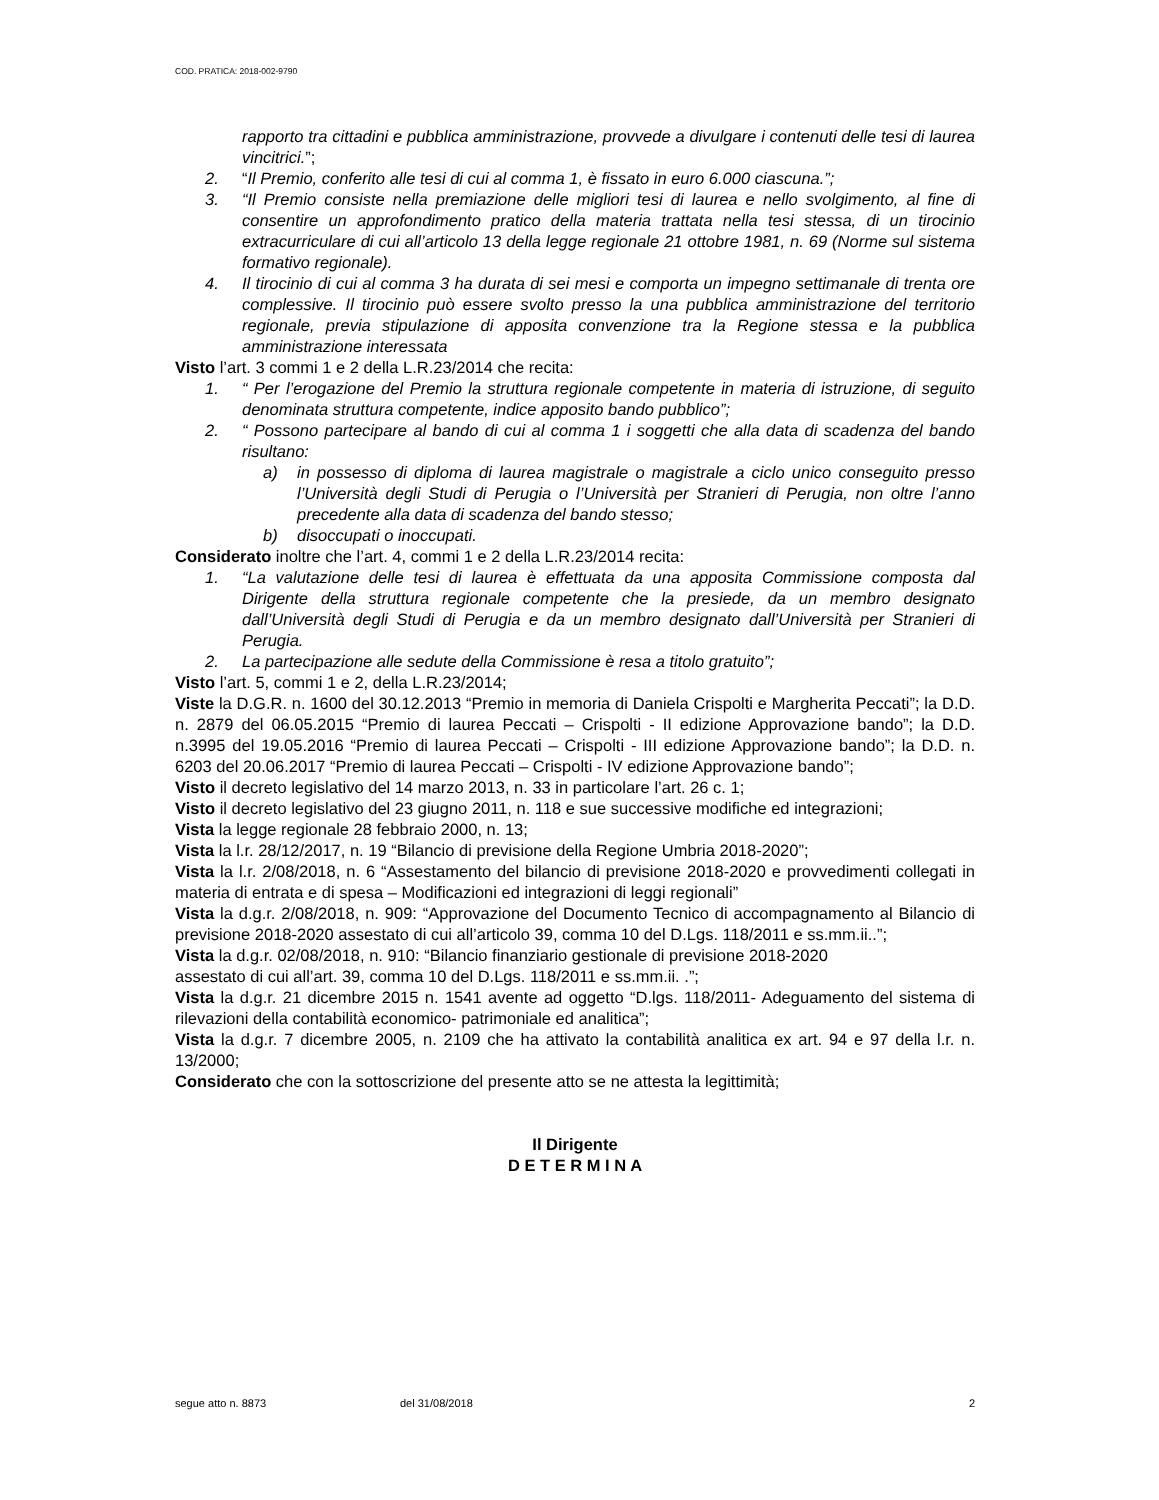COD. PRATICA: 2018-002-9790
rapporto tra cittadini e pubblica amministrazione, provvede a divulgare i contenuti delle tesi di laurea vincitrici.”;
2. “Il Premio, conferito alle tesi di cui al comma 1, è fissato in euro 6.000 ciascuna.”;
3. “Il Premio consiste nella premiazione delle migliori tesi di laurea e nello svolgimento, al fine di consentire un approfondimento pratico della materia trattata nella tesi stessa, di un tirocinio extracurriculare di cui all’articolo 13 della legge regionale 21 ottobre 1981, n. 69 (Norme sul sistema formativo regionale).
4. Il tirocinio di cui al comma 3 ha durata di sei mesi e comporta un impegno settimanale di trenta ore complessive. Il tirocinio può essere svolto presso la una pubblica amministrazione del territorio regionale, previa stipulazione di apposita convenzione tra la Regione stessa e la pubblica amministrazione interessata
Visto l’art. 3 commi 1 e 2 della L.R.23/2014 che recita:
1. “ Per l’erogazione del Premio la struttura regionale competente in materia di istruzione, di seguito denominata struttura competente, indice apposito bando pubblico”;
2. “ Possono partecipare al bando di cui al comma 1 i soggetti che alla data di scadenza del bando risultano:
a) in possesso di diploma di laurea magistrale o magistrale a ciclo unico conseguito presso l’Università degli Studi di Perugia o l’Università per Stranieri di Perugia, non oltre l’anno precedente alla data di scadenza del bando stesso;
b) disoccupati o inoccupati.
Considerato inoltre che l’art. 4, commi 1 e 2 della L.R.23/2014 recita:
1. “La valutazione delle tesi di laurea è effettuata da una apposita Commissione composta dal Dirigente della struttura regionale competente che la presiede, da un membro designato dall’Università degli Studi di Perugia e da un membro designato dall’Università per Stranieri di Perugia.
2. La partecipazione alle sedute della Commissione è resa a titolo gratuito”;
Visto l’art. 5, commi 1 e 2, della L.R.23/2014;
Viste la D.G.R. n. 1600 del 30.12.2013 “Premio in memoria di Daniela Crispolti e Margherita Peccati”; la D.D. n. 2879 del 06.05.2015 “Premio di laurea Peccati – Crispolti - II edizione Approvazione bando”; la D.D. n.3995 del 19.05.2016 “Premio di laurea Peccati – Crispolti - III edizione Approvazione bando”; la D.D. n. 6203 del 20.06.2017 “Premio di laurea Peccati – Crispolti - IV edizione Approvazione bando”;
Visto il decreto legislativo del 14 marzo 2013, n. 33 in particolare l’art. 26 c. 1;
Visto il decreto legislativo del 23 giugno 2011, n. 118 e sue successive modifiche ed integrazioni;
Vista la legge regionale 28 febbraio 2000, n. 13;
Vista la l.r. 28/12/2017, n. 19 “Bilancio di previsione della Regione Umbria 2018-2020”;
Vista la l.r. 2/08/2018, n. 6 “Assestamento del bilancio di previsione 2018-2020 e provvedimenti collegati in materia di entrata e di spesa – Modificazioni ed integrazioni di leggi regionali”
Vista la d.g.r. 2/08/2018, n. 909: “Approvazione del Documento Tecnico di accompagnamento al Bilancio di previsione 2018-2020 assestato di cui all’articolo 39, comma 10 del D.Lgs. 118/2011 e ss.mm.ii..”;
Vista la d.g.r. 02/08/2018, n. 910: “Bilancio finanziario gestionale di previsione 2018-2020
assestato di cui all’art. 39, comma 10 del D.Lgs. 118/2011 e ss.mm.ii. .”;
Vista la d.g.r. 21 dicembre 2015 n. 1541 avente ad oggetto “D.lgs. 118/2011- Adeguamento del sistema di rilevazioni della contabilità economico- patrimoniale ed analitica”;
Vista la d.g.r. 7 dicembre 2005, n. 2109 che ha attivato la contabilità analitica ex art. 94 e 97 della l.r. n. 13/2000;
Considerato che con la sottoscrizione del presente atto se ne attesta la legittimità;
Il Dirigente
D E T E R M I N A
segue atto n. 8873 del 31/08/2018 2